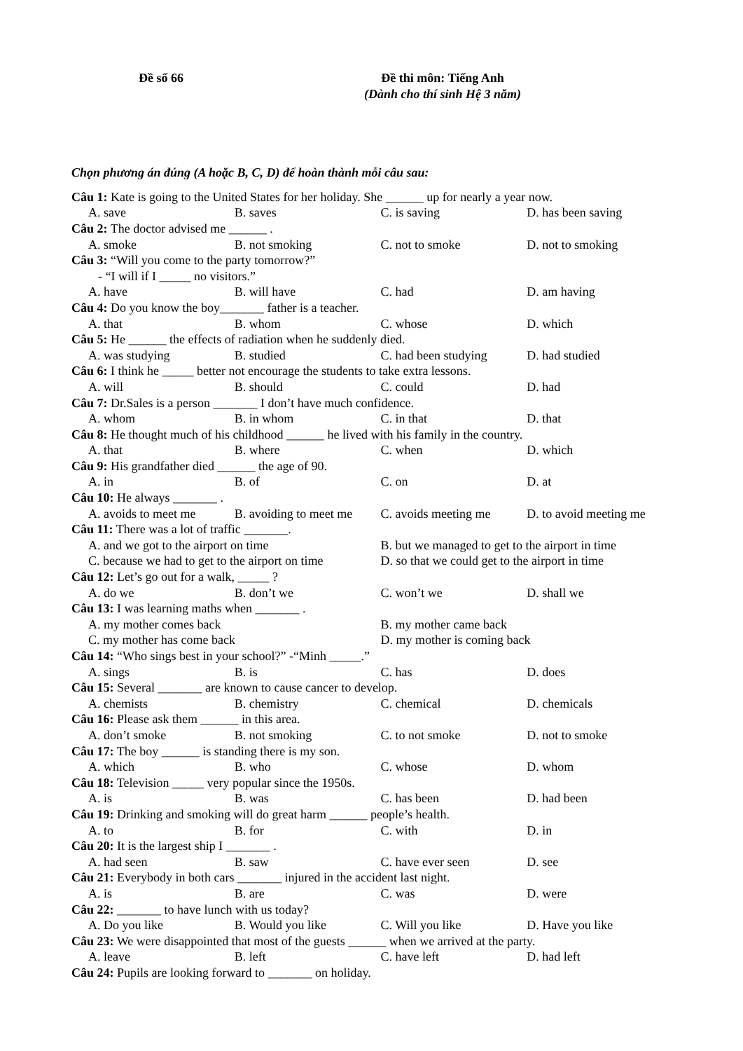Đề số 66 Đề thi môn: Tiếng Anh
(Dành cho thí sinh Hệ 3 năm)
Chọn phương án đúng (A hoặc B, C, D) để hoàn thành mỗi câu sau:
Câu 1: Kate is going to the United States for her holiday. She ______ up for nearly a year now.
A. save B. saves C. is saving D. has been saving
Câu 2: The doctor advised me ______ .
A. smoke B. not smoking C. not to smoke D. not to smoking
Câu 3: “Will you come to the party tomorrow?”
- “I will if I _____ no visitors.”
A. have B. will have C. had D. am having
Câu 4: Do you know the boy_______ father is a teacher.
A. that B. whom C. whose D. which
Câu 5: He ______ the effects of radiation when he suddenly died.
A. was studying B. studied C. had been studying D. had studied
Câu 6: I think he _____ better not encourage the students to take extra lessons.
A. will B. should C. could D. had
Câu 7: Dr.Sales is a person _______ I don’t have much confidence.
A. whom B. in whom C. in that D. that
Câu 8: He thought much of his childhood ______ he lived with his family in the country.
A. that B. where C. when D. which
Câu 9: His grandfather died ______ the age of 90.
A. in B. of C. on D. at
Câu 10: He always _______ .
A. avoids to meet me B. avoiding to meet me C. avoids meeting me D. to avoid meeting me
Câu 11: There was a lot of traffic _______.
A. and we got to the airport on time B. but we managed to get to the airport in time
C. because we had to get to the airport on time D. so that we could get to the airport in time
Câu 12: Let’s go out for a walk, _____ ?
A. do we B. don’t we C. won’t we D. shall we
Câu 13: I was learning maths when _______ .
A. my mother comes back B. my mother came back
C. my mother has come back D. my mother is coming back
Câu 14: “Who sings best in your school?” -“Minh _____.”
A. sings B. is C. has D. does
Câu 15: Several _______ are known to cause cancer to develop.
A. chemists B. chemistry C. chemical D. chemicals
Câu 16: Please ask them ______ in this area.
A. don’t smoke B. not smoking C. to not smoke D. not to smoke
Câu 17: The boy ______ is standing there is my son.
A. which B. who C. whose D. whom
Câu 18: Television _____ very popular since the 1950s.
A. is B. was C. has been D. had been
Câu 19: Drinking and smoking will do great harm ______ people’s health.
A. to B. for C. with D. in
Câu 20: It is the largest ship I _______ .
A. had seen B. saw C. have ever seen D. see
Câu 21: Everybody in both cars _______ injured in the accident last night.
A. is B. are C. was D. were
Câu 22: _______ to have lunch with us today?
A. Do you like B. Would you like C. Will you like D. Have you like
Câu 23: We were disappointed that most of the guests ______ when we arrived at the party.
A. leave B. left C. have left D. had left
Câu 24: Pupils are looking forward to _______ on holiday.